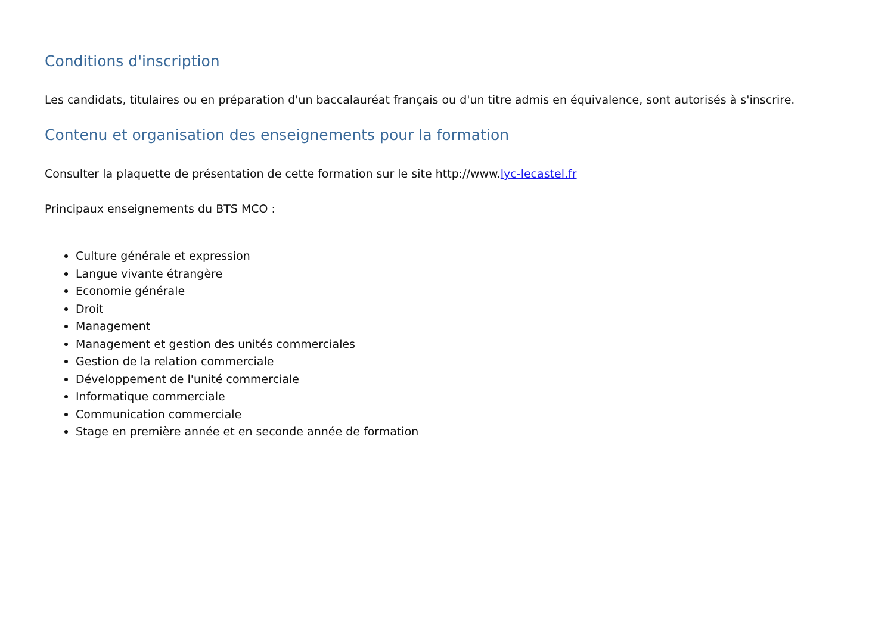Conditions d'inscription
Les candidats, titulaires ou en préparation d'un baccalauréat français ou d'un titre admis en équivalence, sont autorisés à s'inscrire.
Contenu et organisation des enseignements pour la formation
Consulter la plaquette de présentation de cette formation sur le site http://www.lyc-lecastel.fr
Principaux enseignements du BTS MCO :
Culture générale et expression
Langue vivante étrangère
Economie générale
Droit
Management
Management et gestion des unités commerciales
Gestion de la relation commerciale
Développement de l'unité commerciale
Informatique commerciale
Communication commerciale
Stage en première année et en seconde année de formation